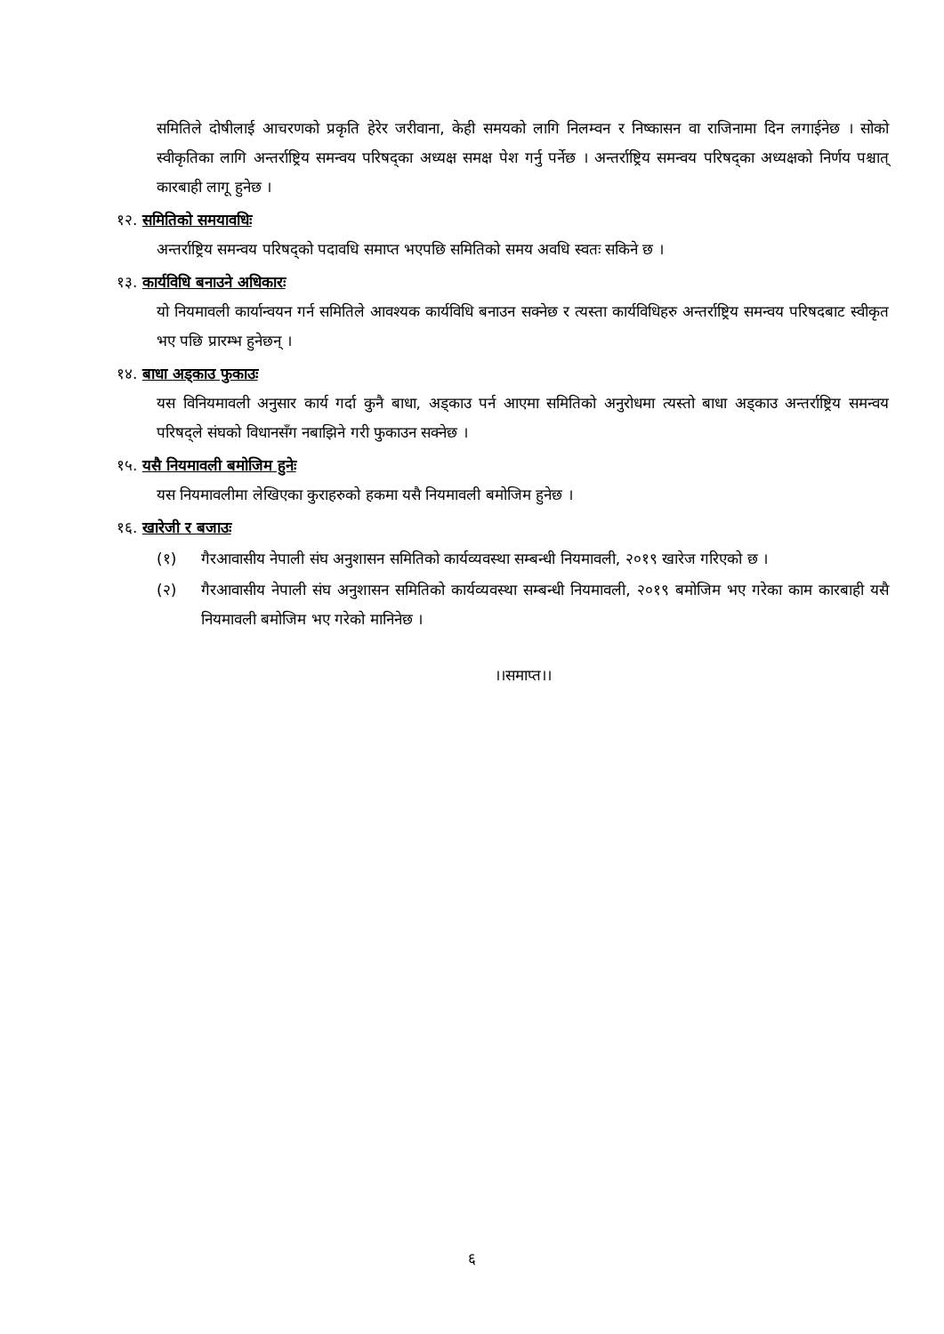समितिले दोषीलाई आचरणको प्रकृति हेरेर जरीवाना, केही समयको लागि निलम्वन र निष्कासन वा राजिनामा दिन लगाईनेछ । सोको स्वीकृतिका लागि अन्तर्राष्ट्रिय समन्वय परिषद्का अध्यक्ष समक्ष पेश गर्नु पर्नेछ । अन्तर्राष्ट्रिय समन्वय परिषद्का अध्यक्षको निर्णय पश्चात् कारबाही लागू हुनेछ ।
१२. समितिको समयावधिः
अन्तर्राष्ट्रिय समन्वय परिषद्को पदावधि समाप्त भएपछि समितिको समय अवधि स्वतः सकिने छ ।
१३. कार्यविधि बनाउने अधिकारः
यो नियमावली कार्यान्वयन गर्न समितिले आवश्यक कार्यविधि बनाउन सक्नेछ र त्यस्ता कार्यविधिहरु अन्तर्राष्ट्रिय समन्वय परिषदबाट स्वीकृत भए पछि प्रारम्भ हुनेछन् ।
१४. बाधा अड्काउ फुकाउः
यस विनियमावली अनुसार कार्य गर्दा कुनै बाधा, अड्काउ पर्न आएमा समितिको अनुरोधमा त्यस्तो बाधा अड्काउ अन्तर्राष्ट्रिय समन्वय परिषद्ले संघको विधानसँग नबाझिने गरी फुकाउन सक्नेछ ।
१५. यसै नियमावली बमोजिम हुनेः
यस नियमावलीमा लेखिएका कुराहरुको हकमा यसै नियमावली बमोजिम हुनेछ ।
१६. खारेजी र बजाउः
(१) गैरआवासीय नेपाली संघ अनुशासन समितिको कार्यव्यवस्था सम्बन्धी नियमावली, २०१९ खारेज गरिएको छ ।
(२) गैरआवासीय नेपाली संघ अनुशासन समितिको कार्यव्यवस्था सम्बन्धी नियमावली, २०१९ बमोजिम भए गरेका काम कारबाही यसै नियमावली बमोजिम भए गरेको मानिनेछ ।
।।समाप्त।।
६